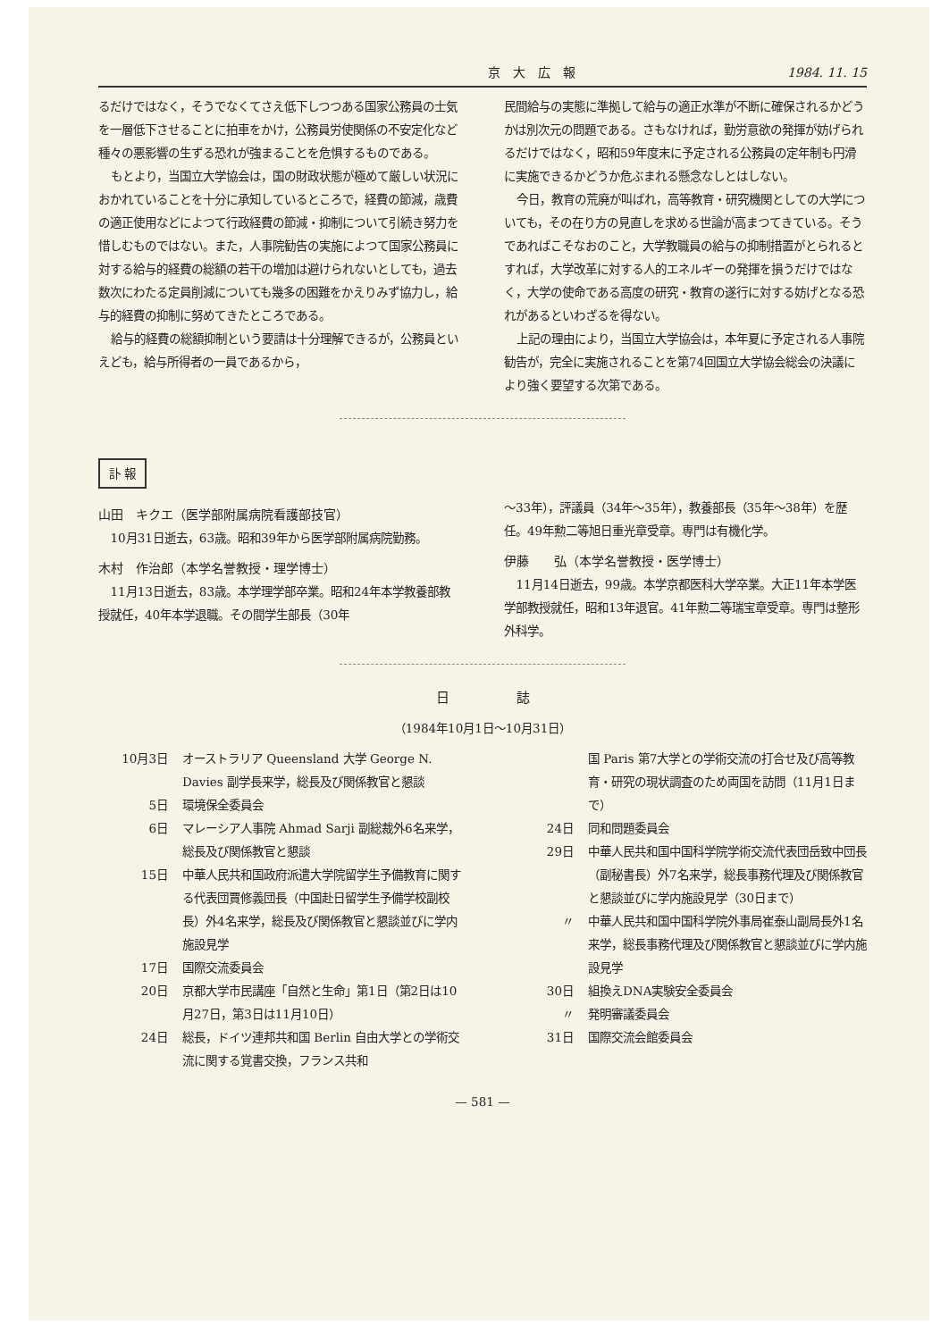京　大　広　報 1984. 11. 15
るだけではなく，そうでなくてさえ低下しつつある国家公務員の士気を一層低下させることに拍車をかけ，公務員労使関係の不安定化など種々の悪影響の生ずる恐れが強まることを危惧するものである。
もとより，当国立大学協会は，国の財政状態が極めて厳しい状況におかれていることを十分に承知しているところで，経費の節減，歳費の適正使用などによつて行政経費の節減・抑制について引続き努力を惜しむものではない。また，人事院勧告の実施によつて国家公務員に対する給与的経費の総額の若干の増加は避けられないとしても，過去数次にわたる定員削減についても幾多の困難をかえりみず協力し，給与的経費の抑制に努めてきたところである。
給与的経費の総額抑制という要請は十分理解できるが，公務員といえども，給与所得者の一員であるから，
民間給与の実態に準拠して給与の適正水準が不断に確保されるかどうかは別次元の問題である。さもなければ，勤労意欲の発揮が妨げられるだけではなく，昭和59年度末に予定される公務員の定年制も円滑に実施できるかどうか危ぶまれる懸念なしとはしない。
今日，教育の荒廃が叫ばれ，高等教育・研究機関としての大学についても，その在り方の見直しを求める世論が高まつてきている。そうであればこそなおのこと，大学教職員の給与の抑制措置がとられるとすれば，大学改革に対する人的エネルギーの発揮を損うだけではなく，大学の使命である高度の研究・教育の遂行に対する妨げとなる恐れがあるといわざるを得ない。
上記の理由により，当国立大学協会は，本年夏に予定される人事院勧告が，完全に実施されることを第74回国立大学協会総会の決議により強く要望する次第である。
訃 報
山田　キクエ（医学部附属病院看護部技官）
10月31日逝去，63歳。昭和39年から医学部附属病院勤務。
木村　作治郎（本学名誉教授・理学博士）
11月13日逝去，83歳。本学理学部卒業。昭和24年本学教養部教授就任，40年本学退職。その間学生部長（30年
～33年），評議員（34年～35年），教養部長（35年～38年）を歴任。49年勲二等旭日重光章受章。専門は有機化学。
伊藤　　弘（本学名誉教授・医学博士）
11月14日逝去，99歳。本学京都医科大学卒業。大正11年本学医学部教授就任，昭和13年退官。41年勲二等瑞宝章受章。専門は整形外科学。
日　　　　　誌
（1984年10月1日～10月31日）
10月3日 オーストラリア Queensland 大学 George N. Davies 副学長来学，総長及び関係教官と懇談
5日 環境保全委員会
6日 マレーシア人事院 Ahmad Sarji 副総裁外6名来学，総長及び関係教官と懇談
15日 中華人民共和国政府派遣大学院留学生予備教育に関する代表団賈修義団長（中国赴日留学生予備学校副校長）外4名来学，総長及び関係教官と懇談並びに学内施設見学
17日 国際交流委員会
20日 京都大学市民講座「自然と生命」第1日（第2日は10月27日，第3日は11月10日）
24日 総長，ドイツ連邦共和国 Berlin 自由大学との学術交流に関する覚書交換，フランス共和
国 Paris 第7大学との学術交流の打合せ及び高等教育・研究の現状調査のため両国を訪問（11月1日まで）
24日 同和問題委員会
29日 中華人民共和国中国科学院学術交流代表団岳致中団長（副秘書長）外7名来学，総長事務代理及び関係教官と懇談並びに学内施設見学（30日まで）
〃 中華人民共和国中国科学院外事局崔泰山副局長外1名来学，総長事務代理及び関係教官と懇談並びに学内施設見学
30日 組換えDNA実験安全委員会
〃 発明審議委員会
31日 国際交流会館委員会
— 581 —